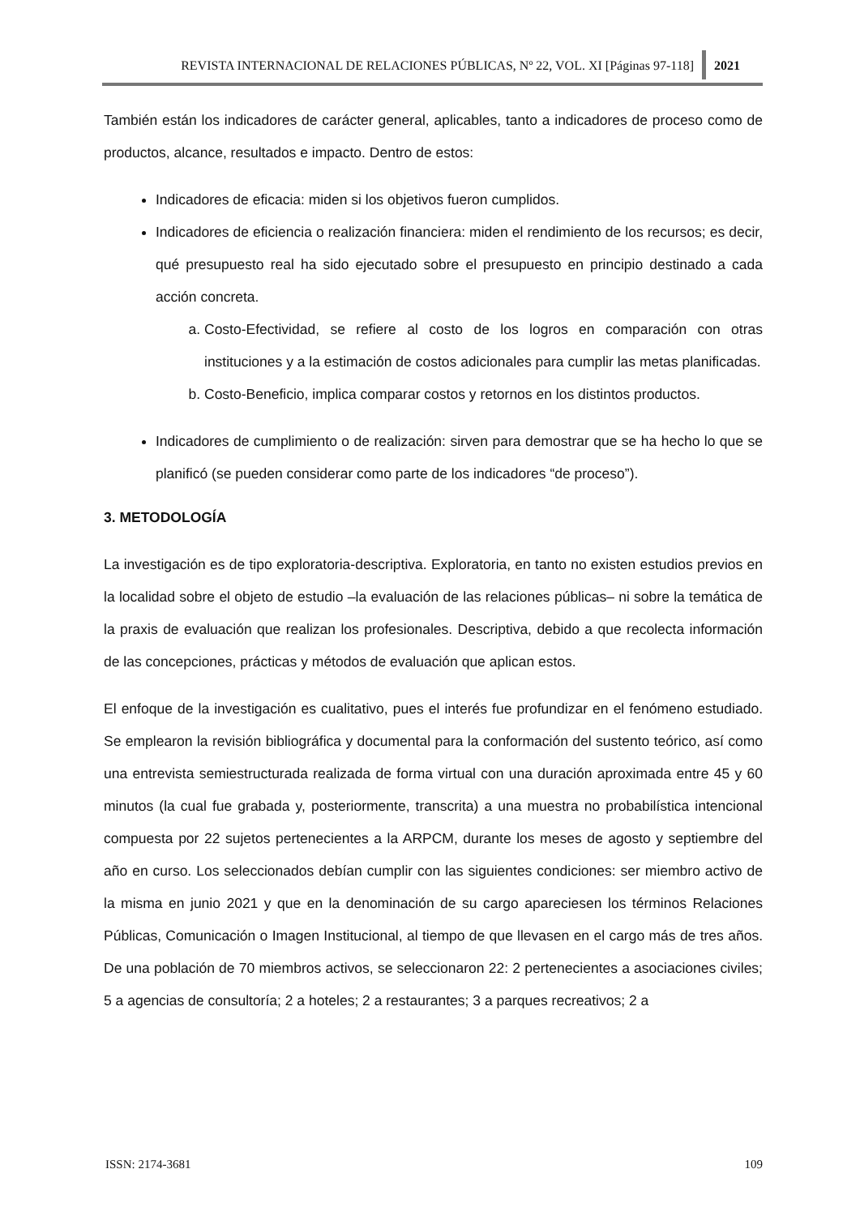REVISTA INTERNACIONAL DE RELACIONES PÚBLICAS, Nº 22, VOL. XI [Páginas 97-118]
2021
También están los indicadores de carácter general, aplicables, tanto a indicadores de proceso como de productos, alcance, resultados e impacto. Dentro de estos:
Indicadores de eficacia: miden si los objetivos fueron cumplidos.
Indicadores de eficiencia o realización financiera: miden el rendimiento de los recursos; es decir, qué presupuesto real ha sido ejecutado sobre el presupuesto en principio destinado a cada acción concreta.
a. Costo-Efectividad, se refiere al costo de los logros en comparación con otras instituciones y a la estimación de costos adicionales para cumplir las metas planificadas.
b. Costo-Beneficio, implica comparar costos y retornos en los distintos productos.
Indicadores de cumplimiento o de realización: sirven para demostrar que se ha hecho lo que se planificó (se pueden considerar como parte de los indicadores “de proceso”).
3. METODOLOGÍA
La investigación es de tipo exploratoria-descriptiva. Exploratoria, en tanto no existen estudios previos en la localidad sobre el objeto de estudio –la evaluación de las relaciones públicas– ni sobre la temática de la praxis de evaluación que realizan los profesionales. Descriptiva, debido a que recolecta información de las concepciones, prácticas y métodos de evaluación que aplican estos.
El enfoque de la investigación es cualitativo, pues el interés fue profundizar en el fenómeno estudiado. Se emplearon la revisión bibliográfica y documental para la conformación del sustento teórico, así como una entrevista semiestructurada realizada de forma virtual con una duración aproximada entre 45 y 60 minutos (la cual fue grabada y, posteriormente, transcrita) a una muestra no probabilística intencional compuesta por 22 sujetos pertenecientes a la ARPCM, durante los meses de agosto y septiembre del año en curso. Los seleccionados debían cumplir con las siguientes condiciones: ser miembro activo de la misma en junio 2021 y que en la denominación de su cargo apareciesen los términos Relaciones Públicas, Comunicación o Imagen Institucional, al tiempo de que llevasen en el cargo más de tres años. De una población de 70 miembros activos, se seleccionaron 22: 2 pertenecientes a asociaciones civiles; 5 a agencias de consultoría; 2 a hoteles; 2 a restaurantes; 3 a parques recreativos; 2 a
ISSN: 2174-3681 109